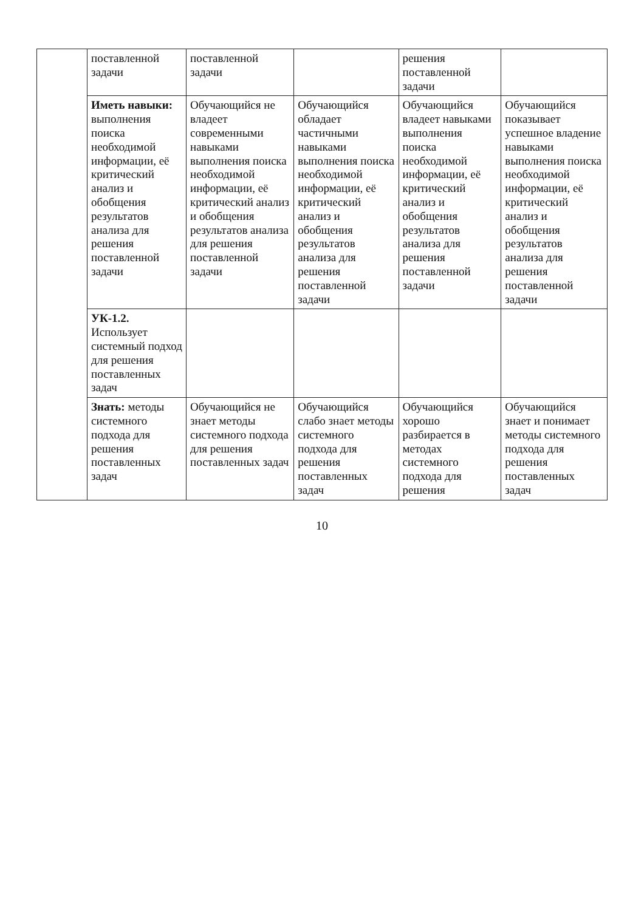| | поставленной задачи | поставленной задачи | | решения поставленной задачи | |
| | Иметь навыки: выполнения поиска необходимой информации, её критический анализ и обобщения результатов анализа для решения поставленной задачи | Обучающийся не владеет современными навыками выполнения поиска необходимой информации, её критический анализ и обобщения результатов анализа для решения поставленной задачи | Обучающийся обладает частичными навыками выполнения поиска необходимой информации, её критический анализ и обобщения результатов анализа для решения поставленной задачи | Обучающийся владеет навыками выполнения поиска необходимой информации, её критический анализ и обобщения результатов анализа для решения поставленной задачи | Обучающийся показывает успешное владение навыками выполнения поиска необходимой информации, её критический анализ и обобщения результатов анализа для решения поставленной задачи |
| | УК-1.2. Использует системный подход для решения поставленных задач | | | | |
| | Знать: методы системного подхода для решения поставленных задач | Обучающийся не знает методы системного подхода для решения поставленных задач | Обучающийся слабо знает методы системного подхода для решения поставленных задач | Обучающийся хорошо разбирается в методах системного подхода для решения | Обучающийся знает и понимает методы системного подхода для решения поставленных задач |
10